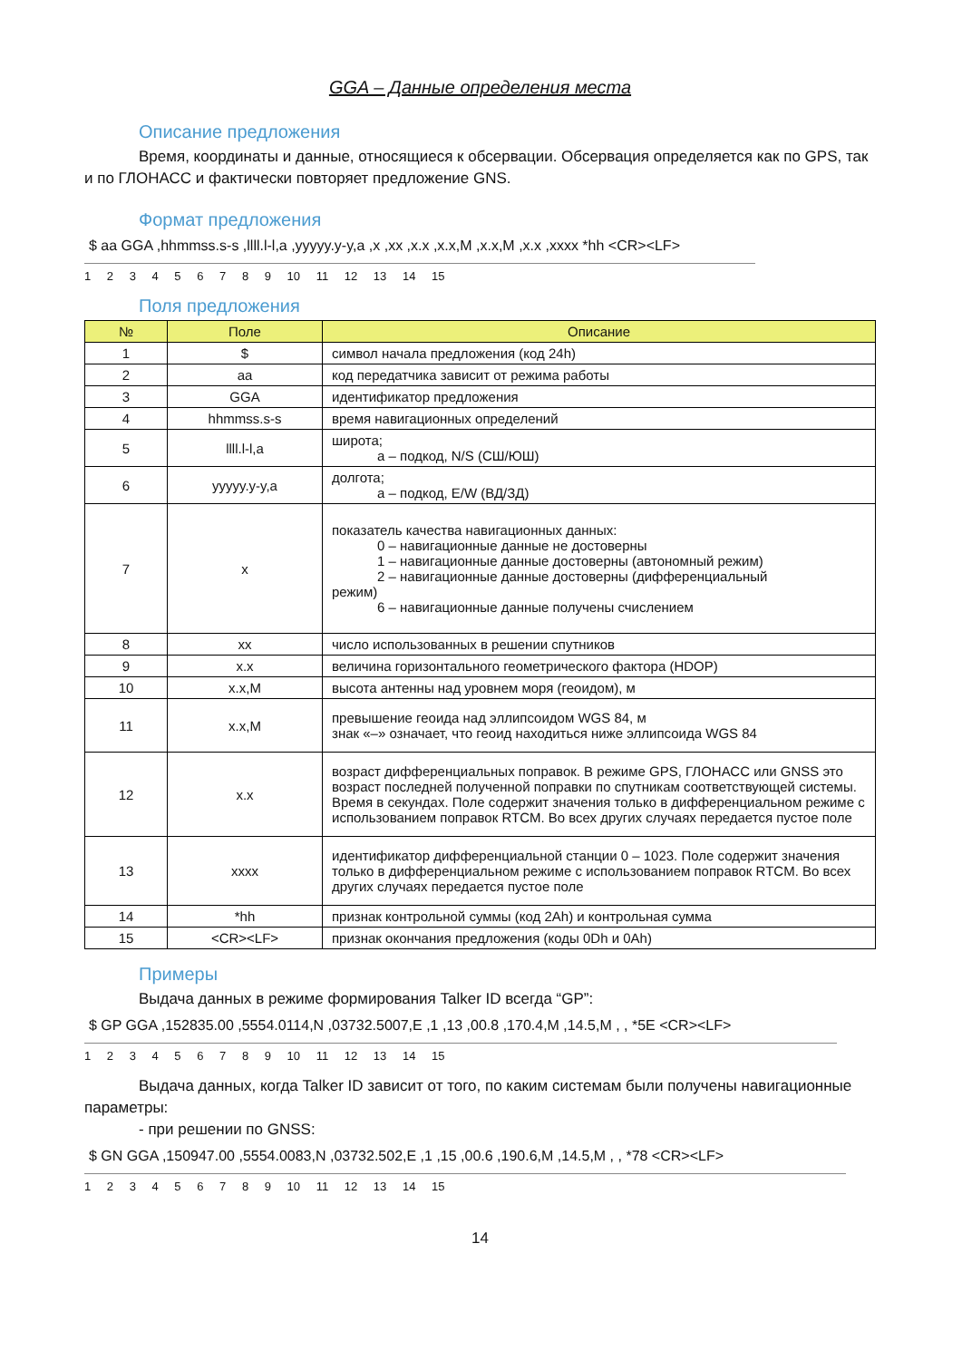GGA – Данные определения места
Описание предложения
Время, координаты и данные, относящиеся к обсервации. Обсервация определяется как по GPS, так и по ГЛОНАСС и фактически повторяет предложение GNS.
Формат предложения
$ aa GGA ,hhmmss.s-s ,llll.l-l,a ,yyyyy.y-y,a ,x ,xx ,x.x ,x.x,M ,x.x,M ,x.x ,xxxx *hh <CR><LF>
1 2 3 4 5 6 7 8 9 10 11 12 13 14 15
Поля предложения
| № | Поле | Описание |
| --- | --- | --- |
| 1 | $ | символ начала предложения (код 24h) |
| 2 | aa | код передатчика зависит от режима работы |
| 3 | GGA | идентификатор предложения |
| 4 | hhmmss.s-s | время навигационных определений |
| 5 | llll.l-l,a | широта; a – подкод, N/S (СШ/ЮШ) |
| 6 | yyyyy.y-y,a | долгота; a – подкод, E/W (ВД/ЗД) |
| 7 | x | показатель качества навигационных данных: 0 – навигационные данные не достоверны 1 – навигационные данные достоверны (автономный режим) 2 – навигационные данные достоверны (дифференциальный режим) 6 – навигационные данные получены счислением |
| 8 | xx | число использованных в решении спутников |
| 9 | x.x | величина горизонтального геометрического фактора (HDOP) |
| 10 | x.x,M | высота антенны над уровнем моря (геоидом), м |
| 11 | x.x,M | превышение геоида над эллипсоидом WGS 84, м знак «–» означает, что геоид находиться ниже эллипсоида WGS 84 |
| 12 | x.x | возраст дифференциальных поправок. В режиме GPS, ГЛОНАСС или GNSS это возраст последней полученной поправки по спутникам соответствующей системы. Время в секундах. Поле содержит значения только в дифференциальном режиме с использованием поправок RTCM. Во всех других случаях передается пустое поле |
| 13 | xxxx | идентификатор дифференциальной станции 0 – 1023. Поле содержит значения только в дифференциальном режиме с использованием поправок RTCM. Во всех других случаях передается пустое поле |
| 14 | *hh | признак контрольной суммы (код 2Ah) и контрольная сумма |
| 15 | <CR><LF> | признак окончания предложения (коды 0Dh и 0Ah) |
Примеры
Выдача данных в режиме формирования Talker ID всегда “GP”:
$ GP GGA ,152835.00 ,5554.0114,N ,03732.5007,E ,1 ,13 ,00.8 ,170.4,M ,14.5,M , , *5E <CR><LF>
1 2 3 4 5 6 7 8 9 10 11 12 13 14 15
Выдача данных, когда Talker ID зависит от того, по каким системам были получены навигационные параметры:
- при решении по GNSS:
$ GN GGA ,150947.00 ,5554.0083,N ,03732.502,E ,1 ,15 ,00.6 ,190.6,M ,14.5,M , , *78 <CR><LF>
1 2 3 4 5 6 7 8 9 10 11 12 13 14 15
14